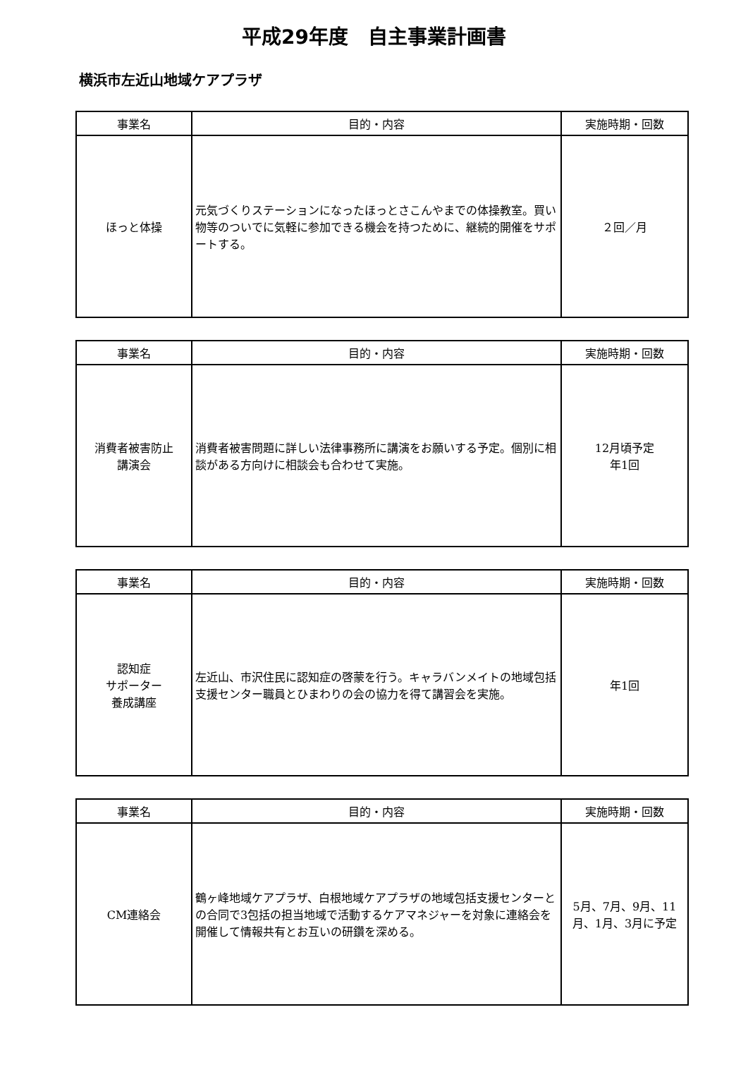平成29年度　自主事業計画書
横浜市左近山地域ケアプラザ
| 事業名 | 目的・内容 | 実施時期・回数 |
| --- | --- | --- |
| ほっと体操 | 元気づくりステーションになったほっとさこんやまでの体操教室。買い物等のついでに気軽に参加できる機会を持つために、継続的開催をサポートする。 | ２回／月 |
| 事業名 | 目的・内容 | 実施時期・回数 |
| --- | --- | --- |
| 消費者被害防止 講演会 | 消費者被害問題に詳しい法律事務所に講演をお願いする予定。個別に相談がある方向けに相談会も合わせて実施。 | 12月頃予定 年1回 |
| 事業名 | 目的・内容 | 実施時期・回数 |
| --- | --- | --- |
| 認知症 サポーター 養成講座 | 左近山、市沢住民に認知症の啓蒙を行う。キャラバンメイトの地域包括支援センター職員とひまわりの会の協力を得て講習会を実施。 | 年1回 |
| 事業名 | 目的・内容 | 実施時期・回数 |
| --- | --- | --- |
| CM連絡会 | 鶴ヶ峰地域ケアプラザ、白根地域ケアプラザの地域包括支援センターとの合同で3包括の担当地域で活動するケアマネジャーを対象に連絡会を開催して情報共有とお互いの研鑽を深める。 | 5月、7月、9月、11月、1月、3月に予定 |